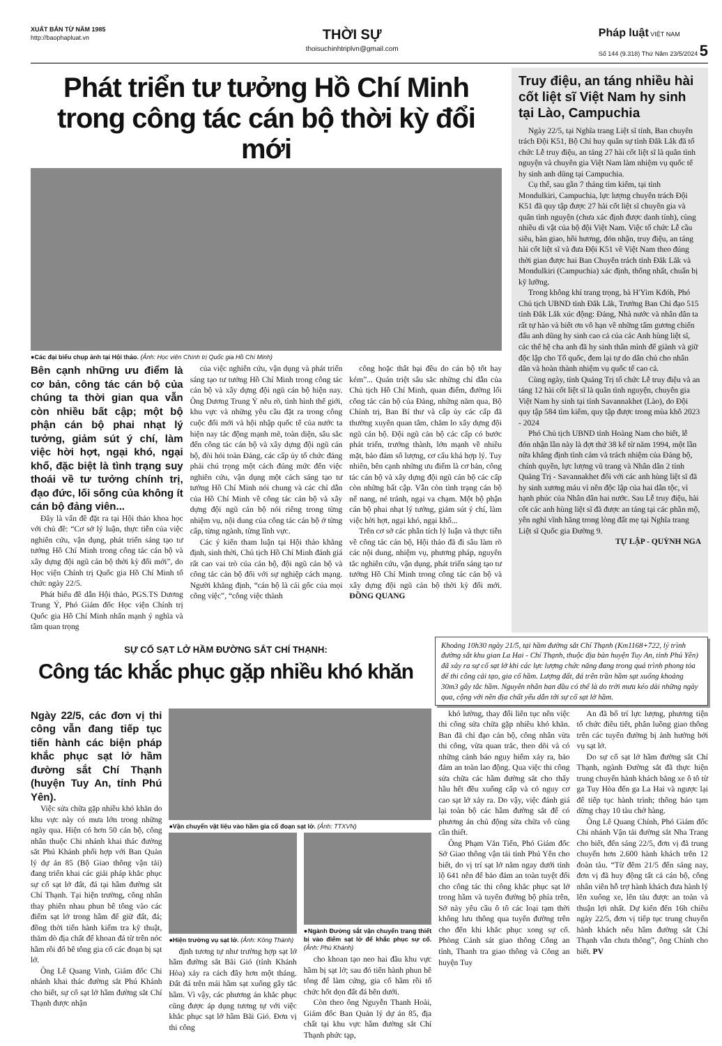XUẤT BẢN TỪ NĂM 1985
http://baophapluat.vn
THỜI SỰ
thoisuchinhtriplvn@gmail.com
Pháp luật VIỆT NAM
Số 144 (9.318) Thứ Năm 23/5/2024 5
Phát triển tư tưởng Hồ Chí Minh trong công tác cán bộ thời kỳ đổi mới
●Các đại biểu chụp ảnh tại Hội thảo. (Ảnh: Học viện Chính trị Quốc gia Hồ Chí Minh)
Bên cạnh những ưu điểm là cơ bản, công tác cán bộ của chúng ta thời gian qua vẫn còn nhiều bất cập; một bộ phận cán bộ phai nhạt lý tưởng, giảm sút ý chí, làm việc hời hợt, ngại khó, ngại khổ, đặc biệt là tình trạng suy thoái về tư tưởng chính trị, đạo đức, lối sống của không ít cán bộ đảng viên...
Đây là vấn đề đặt ra tại Hội thảo khoa học với chủ đề: “Cơ sở lý luận, thực tiễn của việc nghiên cứu, vận dụng, phát triển sáng tạo tư tưởng Hồ Chí Minh trong công tác cán bộ và xây dựng đội ngũ cán bộ thời kỳ đổi mới”, do Học viện Chính trị Quốc gia Hồ Chí Minh tổ chức ngày 22/5.
Phát biểu đề dẫn Hội thảo, PGS.TS Dương Trung Ý, Phó Giám đốc Học viện Chính trị Quốc gia Hồ Chí Minh nhấn mạnh ý nghĩa và tầm quan trọng
của việc nghiên cứu, vận dụng và phát triển sáng tạo tư tưởng Hồ Chí Minh trong công tác cán bộ và xây dựng đội ngũ cán bộ hiện nay. Ông Dương Trung Ý nêu rõ, tình hình thế giới, khu vực và những yêu cầu đặt ra trong công cuộc đổi mới và hội nhập quốc tế của nước ta hiện nay tác động mạnh mẽ, toàn diện, sâu sắc đến công tác cán bộ và xây dựng đội ngũ cán bộ, đòi hỏi toàn Đảng, các cấp ủy tổ chức đảng phải chú trọng một cách đúng mức đến việc nghiên cứu, vận dụng một cách sáng tạo tư tưởng Hồ Chí Minh nói chung và các chỉ dẫn của Hồ Chí Minh về công tác cán bộ và xây dựng đội ngũ cán bộ nói riêng trong từng nhiệm vụ, nội dung của công tác cán bộ ở từng cấp, từng ngành, từng lĩnh vực.
Các ý kiến tham luận tại Hội thảo khẳng định, sinh thời, Chủ tịch Hồ Chí Minh đánh giá rất cao vai trò của cán bộ, đội ngũ cán bộ và công tác cán bộ đối với sự nghiệp cách mạng. Người khẳng định, “cán bộ là cái gốc của mọi công việc”, “công việc thành
công hoặc thất bại đều do cán bộ tốt hay kém”... Quán triệt sâu sắc những chỉ dẫn của Chủ tịch Hồ Chí Minh, quan điểm, đường lối công tác cán bộ của Đảng, những năm qua, Bộ Chính trị, Ban Bí thư và cấp ủy các cấp đã thường xuyên quan tâm, chăm lo xây dựng đội ngũ cán bộ. Đội ngũ cán bộ các cấp có bước phát triển, trưởng thành, lớn mạnh về nhiều mặt, bảo đảm số lượng, cơ cấu khá hợp lý. Tuy nhiên, bên cạnh những ưu điểm là cơ bản, công tác cán bộ và xây dựng đội ngũ cán bộ các cấp còn những bất cập. Vẫn còn tình trạng cán bộ nể nang, né tránh, ngại va chạm. Một bộ phận cán bộ phai nhạt lý tưởng, giảm sút ý chí, làm việc hời hợt, ngại khó, ngại khổ...
Trên cơ sở các phân tích lý luận và thực tiễn về công tác cán bộ, Hội thảo đã đi sâu làm rõ các nội dung, nhiệm vụ, phương pháp, nguyên tắc nghiên cứu, vận dụng, phát triển sáng tạo tư tưởng Hồ Chí Minh trong công tác cán bộ và xây dựng đội ngũ cán bộ thời kỳ đổi mới. ĐỒNG QUANG
Truy điệu, an táng nhiều hài cốt liệt sĩ Việt Nam hy sinh tại Lào, Campuchia
Ngày 22/5, tại Nghĩa trang Liệt sĩ tỉnh, Ban chuyên trách Đội K51, Bộ Chỉ huy quân sự tỉnh Đắk Lắk đã tổ chức Lễ truy điệu, an táng 27 hài cốt liệt sĩ là quân tình nguyện và chuyên gia Việt Nam làm nhiệm vụ quốc tế hy sinh anh dũng tại Campuchia.
Cụ thể, sau gần 7 tháng tìm kiếm, tại tỉnh Mondulkiri, Campuchia, lực lượng chuyên trách Đội K51 đã quy tập được 27 hài cốt liệt sĩ chuyên gia và quân tình nguyện (chưa xác định được danh tính), cùng nhiều di vật của bộ đội Việt Nam. Việc tổ chức Lễ cầu siêu, bàn giao, hồi hương, đón nhận, truy điệu, an táng hài cốt liệt sĩ và đưa Đội K51 về Việt Nam theo đúng thời gian được hai Ban Chuyên trách tỉnh Đắk Lắk và Mondulkiri (Campuchia) xác định, thống nhất, chuẩn bị kỹ lưỡng.
Trong không khí trang trọng, bà H'Yim Kđóh, Phó Chủ tịch UBND tỉnh Đắk Lắk, Trưởng Ban Chỉ đạo 515 tỉnh Đắk Lắk xúc động: Đảng, Nhà nước và nhân dân ta rất tự hào và biết ơn vô hạn về những tấm gương chiến đấu anh dũng hy sinh cao cả của các Anh hùng liệt sĩ, các thế hệ cha anh đã hy sinh thân mình để giành và giữ độc lập cho Tổ quốc, đem lại tự do dân chủ cho nhân dân và hoàn thành nhiệm vụ quốc tế cao cả.
Cùng ngày, tỉnh Quảng Trị tổ chức Lễ truy điệu và an táng 12 hài cốt liệt sĩ là quân tình nguyện, chuyên gia Việt Nam hy sinh tại tỉnh Savannakhet (Lào), do Đội quy tập 584 tìm kiếm, quy tập được trong mùa khô 2023 - 2024
Phó Chủ tịch UBND tỉnh Hoàng Nam cho biết, lễ đón nhận lần này là đợt thứ 38 kể từ năm 1994, một lần nữa khẳng định tình cảm và trách nhiệm của Đảng bộ, chính quyền, lực lượng vũ trang và Nhân dân 2 tỉnh Quảng Trị - Savannakhet đối với các anh hùng liệt sĩ đã hy sinh xương máu vì nền độc lập của hai dân tộc, vì hạnh phúc của Nhân dân hai nước. Sau Lễ truy điệu, hài cốt các anh hùng liệt sĩ đã được an táng tại các phần mộ, yên nghỉ vĩnh hằng trong lòng đất mẹ tại Nghĩa trang Liệt sĩ Quốc gia Đường 9.
TỰ LẬP - QUỲNH NGA
SỰ CỐ SẠT LỞ HẦM ĐƯỜNG SẮT CHÍ THẠNH:
Công tác khắc phục gặp nhiều khó khăn
Khoảng 10h30 ngày 21/5, tại hầm đường sắt Chí Thạnh (Km1168+722, lý trình đường sắt khu gian La Hai - Chí Thạnh, thuộc địa bàn huyện Tuy An, tỉnh Phú Yên) đã xảy ra sự cố sạt lở khi các lực lượng chức năng đang trong quá trình phong tỏa để thi công cải tạo, gia cố hầm. Lượng đất, đá trên trần hầm sạt xuống khoảng 30m3 gây tắc hầm. Nguyên nhân ban đầu có thể là do trời mưa kéo dài những ngày qua, cộng với nền địa chất yếu dẫn tới sự cố sạt lở hầm.
Ngày 22/5, các đơn vị thi công vẫn đang tiếp tục tiến hành các biện pháp khắc phục sạt lở hầm đường sắt Chí Thạnh (huyện Tuy An, tỉnh Phú Yên).
Việc sửa chữa gặp nhiều khó khăn do khu vực này có mưa lớn trong những ngày qua. Hiện có hơn 50 cán bộ, công nhân thuộc Chi nhánh khai thác đường sắt Phú Khánh phối hợp với Ban Quản lý dự án 85 (Bộ Giao thông vận tải) đang triển khai các giải pháp khắc phục sự cố sạt lở đất, đá tại hầm đường sắt Chí Thạnh. Tại hiện trường, công nhân thay phiên nhau phun bê tông vào các điểm sạt lở trong hầm để giữ đất, đá; đồng thời tiến hành kiểm tra kỹ thuật, thăm dò địa chất để khoan đá từ trên nóc hầm rồi đổ bê tông gia cố các đoạn bị sạt lở.
Ông Lê Quang Vinh, Giám đốc Chi nhánh khai thác đường sắt Phú Khánh cho biết, sự cố sạt lở hầm đường sắt Chí Thạnh được nhận
●Vận chuyển vật liệu vào hầm gia cố đoạn sạt lở. (Ảnh: TTXVN)
●Hiện trường vụ sạt lở. (Ảnh: Kông Thành)
định tương tự như trường hợp sạt lở hầm đường sắt Bãi Gió (tỉnh Khánh Hòa) xảy ra cách đây hơn một tháng. Đất đá trên mái hầm sạt xuống gây tắc hầm. Vì vậy, các phương án khắc phục cũng được áp dụng tương tự với việc khắc phục sạt lở hầm Bãi Gió. Đơn vị thi công
●Ngành Đường sắt vận chuyển trang thiết bị vào điểm sạt lở để khắc phục sự cố. (Ảnh: Phú Khánh)
cho khoan tạo neo hai đầu khu vực hầm bị sạt lở; sau đó tiến hành phun bê tông để làm cứng, gia cố hầm rồi tổ chức hốt dọn đất đá bên dưới.
Còn theo ông Nguyễn Thanh Hoài, Giám đốc Ban Quản lý dự án 85, địa chất tại khu vực hầm đường sắt Chí Thạnh phức tạp,
khó lường, thay đổi liên tục nên việc thi công sửa chữa gặp nhiều khó khăn. Ban đã chỉ đạo cán bộ, công nhân vừa thi công, vừa quan trắc, theo dõi và có những cảnh báo nguy hiểm xảy ra, bảo đảm an toàn lao động. Qua việc thi công sửa chữa các hầm đường sắt cho thấy hầu hết đều xuống cấp và có nguy cơ cao sạt lở xảy ra. Do vậy, việc đánh giá lại toàn bộ các hầm đường sắt để có phương án chủ động sửa chữa vô cùng cần thiết.
Ông Phạm Văn Tiến, Phó Giám đốc Sở Giao thông vận tải tỉnh Phú Yên cho biết, do vị trí sạt lở nằm ngay dưới tỉnh lộ 641 nên để bảo đảm an toàn tuyệt đối cho công tác thi công khắc phục sạt lở trong hầm và tuyến đường bộ phía trên, Sở này yêu cầu ô tô các loại tạm thời không lưu thông qua tuyến đường trên cho đến khi khắc phục xong sự cố. Phòng Cảnh sát giao thông Công an tỉnh, Thanh tra giao thông và Công an huyện Tuy
An đã bố trí lực lượng, phương tiện tổ chức điều tiết, phân luồng giao thông trên các tuyến đường bị ảnh hưởng bởi vụ sạt lở.
Do sự cố sạt lở hầm đường sắt Chí Thạnh, ngành Đường sắt đã thực hiện trung chuyển hành khách bằng xe ô tô từ ga Tuy Hòa đến ga La Hai và ngược lại để tiếp tục hành trình; thông báo tạm dừng chạy 10 tàu chở hàng.
Ông Lê Quang Chính, Phó Giám đốc Chi nhánh Vận tải đường sắt Nha Trang cho biết, đến sáng 22/5, đơn vị đã trung chuyển hơn 2.600 hành khách trên 12 đoàn tàu. “Từ đêm 21/5 đến sáng nay, đơn vị đã huy động tất cả cán bộ, công nhân viên hỗ trợ hành khách đưa hành lý lên xuống xe, lên tàu được an toàn và thuận lợi nhất. Dự kiến đến 16h chiều ngày 22/5, đơn vị tiếp tục trung chuyển hành khách nếu hầm đường sắt Chí Thạnh vẫn chưa thông”, ông Chính cho biết. PV